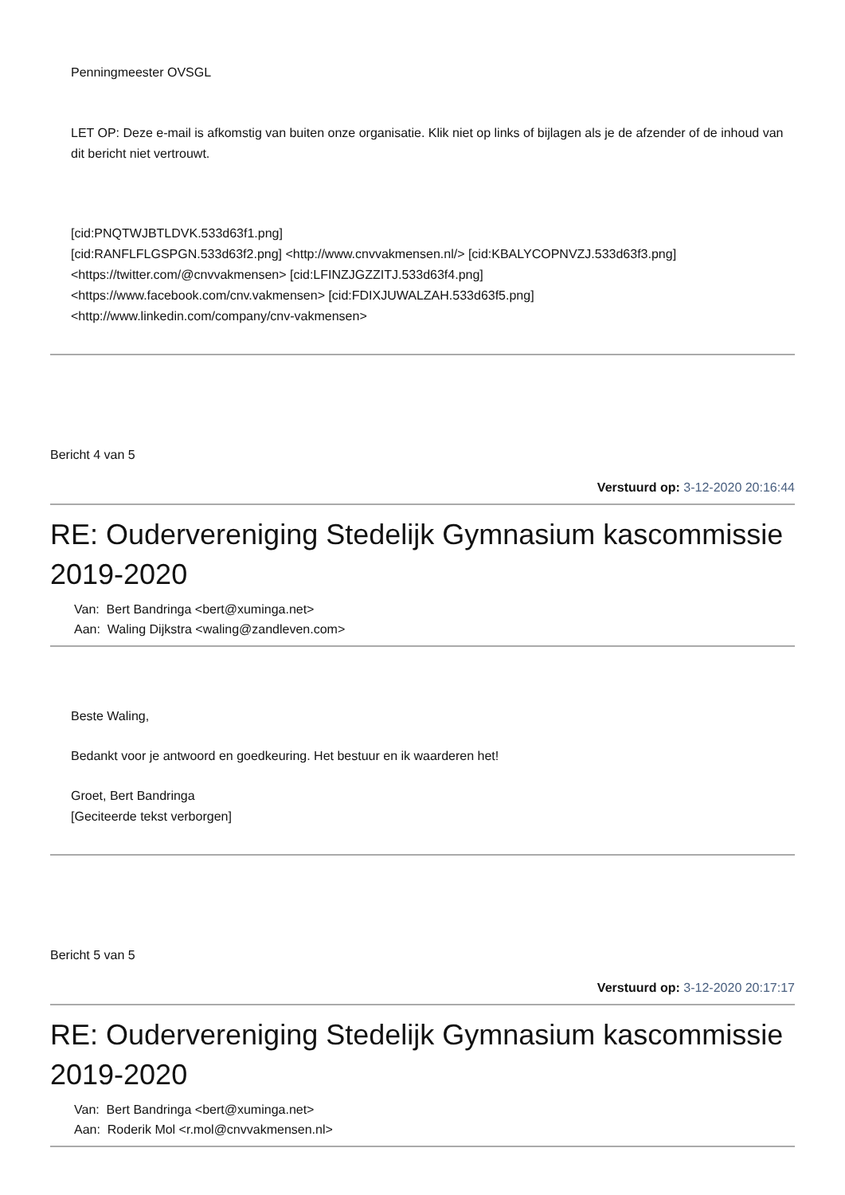Penningmeester OVSGL
LET OP: Deze e-mail is afkomstig van buiten onze organisatie. Klik niet op links of bijlagen als je de afzender of de inhoud van dit bericht niet vertrouwt.
[cid:PNQTWJBTLDVK.533d63f1.png]
[cid:RANFLFLGSPGN.533d63f2.png] <http://www.cnvvakmensen.nl/> [cid:KBALYCOPNVZJ.533d63f3.png]
<https://twitter.com/@cnvvakmensen> [cid:LFINZJGZZITJ.533d63f4.png]
<https://www.facebook.com/cnv.vakmensen> [cid:FDIXJUWALZAH.533d63f5.png]
<http://www.linkedin.com/company/cnv-vakmensen>
Bericht 4 van 5
Verstuurd op: 3-12-2020 20:16:44
RE: Oudervereniging Stedelijk Gymnasium kascommissie 2019-2020
Van: Bert Bandringa <bert@xuminga.net>
Aan: Waling Dijkstra <waling@zandleven.com>
Beste Waling,
Bedankt voor je antwoord en goedkeuring. Het bestuur en ik waarderen het!
Groet, Bert Bandringa
[Geciteerde tekst verborgen]
Bericht 5 van 5
Verstuurd op: 3-12-2020 20:17:17
RE: Oudervereniging Stedelijk Gymnasium kascommissie 2019-2020
Van: Bert Bandringa <bert@xuminga.net>
Aan: Roderik Mol <r.mol@cnvvakmensen.nl>